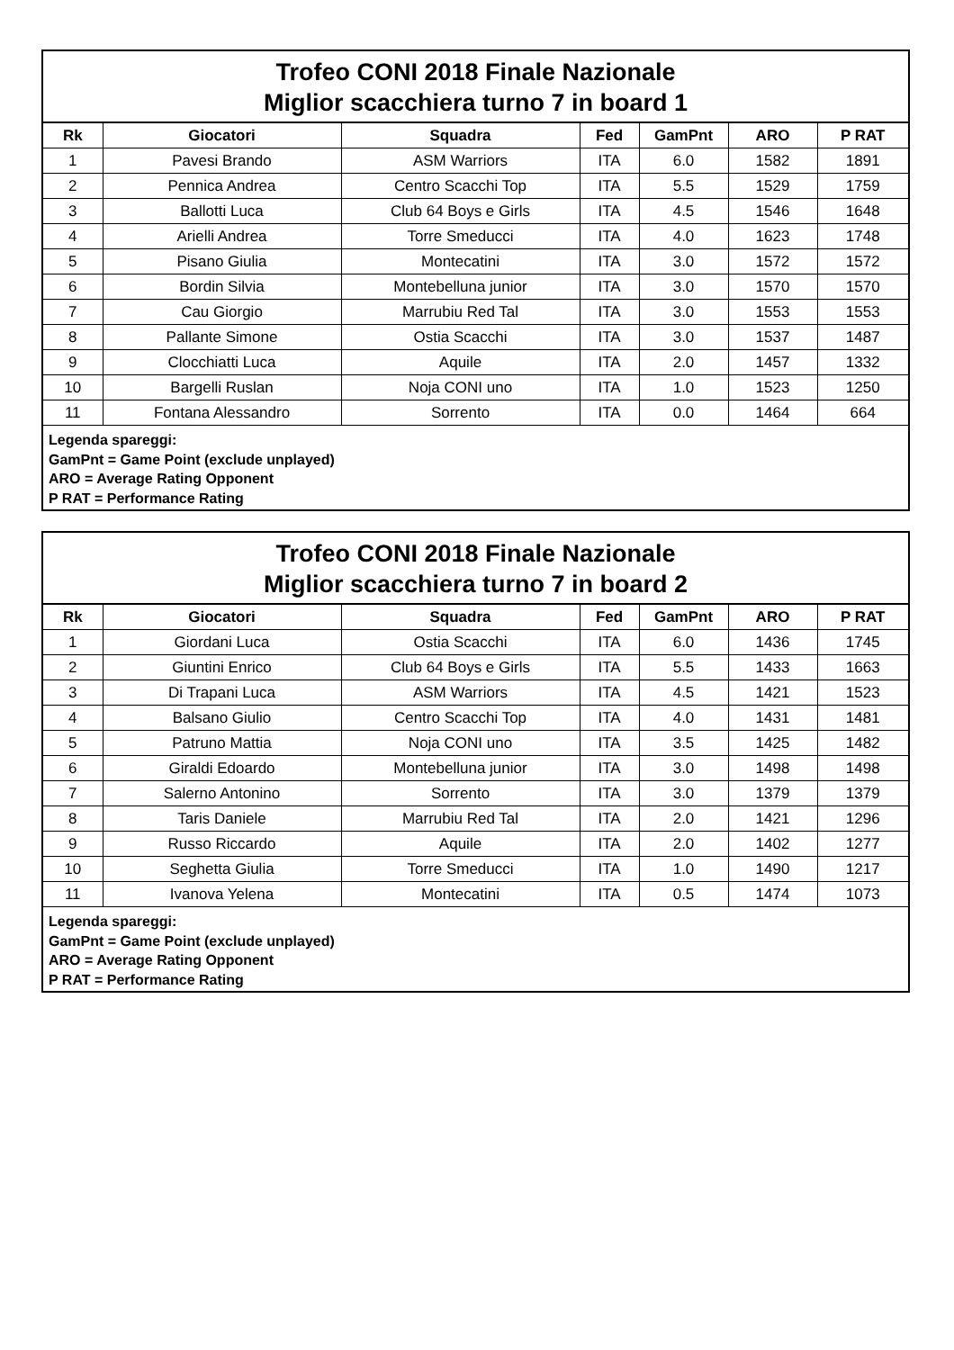Trofeo CONI 2018 Finale Nazionale
Miglior scacchiera turno 7 in board 1
| Rk | Giocatori | Squadra | Fed | GamPnt | ARO | P RAT |
| --- | --- | --- | --- | --- | --- | --- |
| 1 | Pavesi Brando | ASM Warriors | ITA | 6.0 | 1582 | 1891 |
| 2 | Pennica Andrea | Centro Scacchi Top | ITA | 5.5 | 1529 | 1759 |
| 3 | Ballotti Luca | Club 64 Boys e Girls | ITA | 4.5 | 1546 | 1648 |
| 4 | Arielli Andrea | Torre Smeducci | ITA | 4.0 | 1623 | 1748 |
| 5 | Pisano Giulia | Montecatini | ITA | 3.0 | 1572 | 1572 |
| 6 | Bordin Silvia | Montebelluna junior | ITA | 3.0 | 1570 | 1570 |
| 7 | Cau Giorgio | Marrubiu Red Tal | ITA | 3.0 | 1553 | 1553 |
| 8 | Pallante Simone | Ostia Scacchi | ITA | 3.0 | 1537 | 1487 |
| 9 | Clocchiatti Luca | Aquile | ITA | 2.0 | 1457 | 1332 |
| 10 | Bargelli Ruslan | Noja CONI uno | ITA | 1.0 | 1523 | 1250 |
| 11 | Fontana Alessandro | Sorrento | ITA | 0.0 | 1464 | 664 |
Legenda spareggi:
GamPnt = Game Point (exclude unplayed)
ARO = Average Rating Opponent
P RAT = Performance Rating
Trofeo CONI 2018 Finale Nazionale
Miglior scacchiera turno 7 in board 2
| Rk | Giocatori | Squadra | Fed | GamPnt | ARO | P RAT |
| --- | --- | --- | --- | --- | --- | --- |
| 1 | Giordani Luca | Ostia Scacchi | ITA | 6.0 | 1436 | 1745 |
| 2 | Giuntini Enrico | Club 64 Boys e Girls | ITA | 5.5 | 1433 | 1663 |
| 3 | Di Trapani Luca | ASM Warriors | ITA | 4.5 | 1421 | 1523 |
| 4 | Balsano Giulio | Centro Scacchi Top | ITA | 4.0 | 1431 | 1481 |
| 5 | Patruno Mattia | Noja CONI uno | ITA | 3.5 | 1425 | 1482 |
| 6 | Giraldi Edoardo | Montebelluna junior | ITA | 3.0 | 1498 | 1498 |
| 7 | Salerno Antonino | Sorrento | ITA | 3.0 | 1379 | 1379 |
| 8 | Taris Daniele | Marrubiu Red Tal | ITA | 2.0 | 1421 | 1296 |
| 9 | Russo Riccardo | Aquile | ITA | 2.0 | 1402 | 1277 |
| 10 | Seghetta Giulia | Torre Smeducci | ITA | 1.0 | 1490 | 1217 |
| 11 | Ivanova Yelena | Montecatini | ITA | 0.5 | 1474 | 1073 |
Legenda spareggi:
GamPnt = Game Point (exclude unplayed)
ARO = Average Rating Opponent
P RAT = Performance Rating